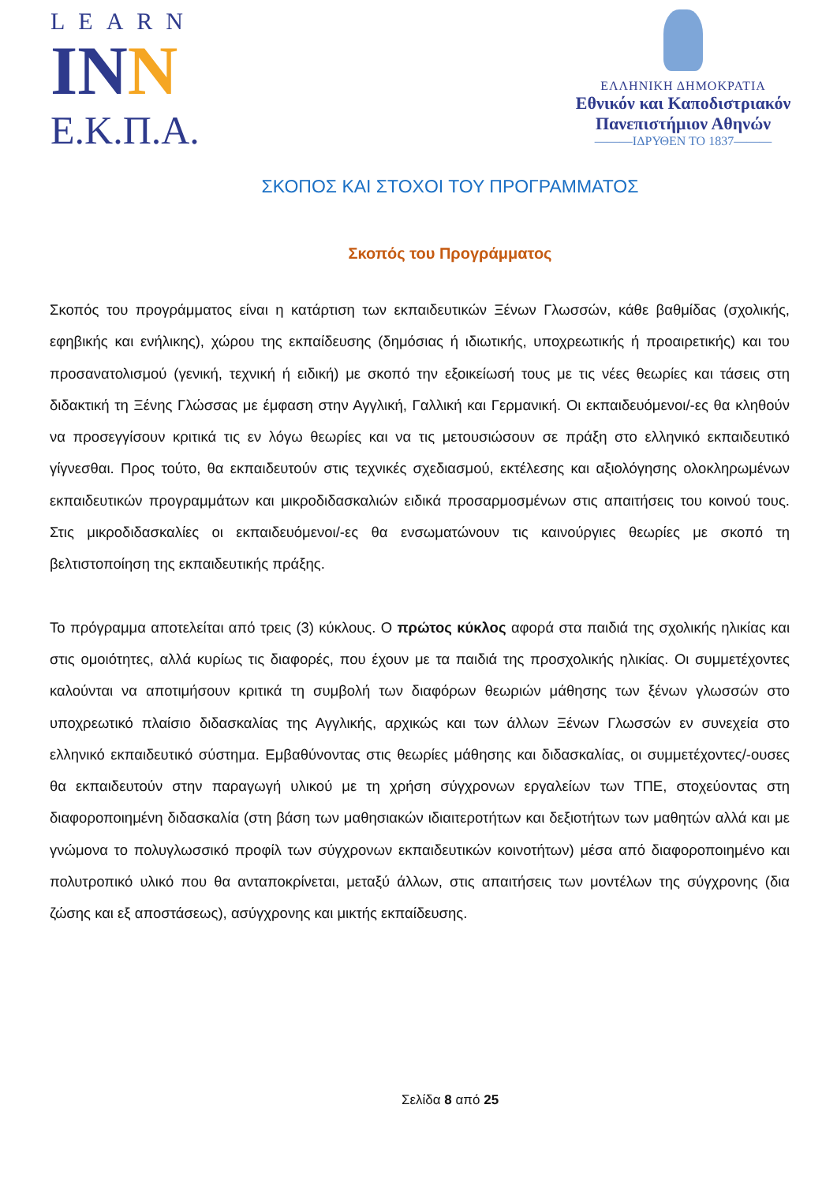LEARN
INN
Ε.Κ.Π.Α.
ΕΛΛΗΝΙΚΗ ΔΗΜΟΚΡΑΤΙΑ
Εθνικόν και Καποδιστριακόν
Πανεπιστήμιον Αθηνών
———ΙΔΡΥΘΕΝ ΤΟ 1837———
ΣΚΟΠΟΣ ΚΑΙ ΣΤΟΧΟΙ ΤΟΥ ΠΡΟΓΡΑΜΜΑΤΟΣ
Σκοπός του Προγράμματος
Σκοπός του προγράμματος είναι η κατάρτιση των εκπαιδευτικών Ξένων Γλωσσών, κάθε βαθμίδας (σχολικής, εφηβικής και ενήλικης), χώρου της εκπαίδευσης (δημόσιας ή ιδιωτικής, υποχρεωτικής ή προαιρετικής) και του προσανατολισμού (γενική, τεχνική ή ειδική) με σκοπό την εξοικείωσή τους με τις νέες θεωρίες και τάσεις στη διδακτική τη Ξένης Γλώσσας με έμφαση στην Αγγλική, Γαλλική και Γερμανική. Οι εκπαιδευόμενοι/-ες θα κληθούν να προσεγγίσουν κριτικά τις εν λόγω θεωρίες και να τις μετουσιώσουν σε πράξη στο ελληνικό εκπαιδευτικό γίγνεσθαι. Προς τούτο, θα εκπαιδευτούν στις τεχνικές σχεδιασμού, εκτέλεσης και αξιολόγησης ολοκληρωμένων εκπαιδευτικών προγραμμάτων και μικροδιδασκαλιών ειδικά προσαρμοσμένων στις απαιτήσεις του κοινού τους. Στις μικροδιδασκαλίες οι εκπαιδευόμενοι/-ες θα ενσωματώνουν τις καινούργιες θεωρίες με σκοπό τη βελτιστοποίηση της εκπαιδευτικής πράξης.
Το πρόγραμμα αποτελείται από τρεις (3) κύκλους. Ο πρώτος κύκλος αφορά στα παιδιά της σχολικής ηλικίας και στις ομοιότητες, αλλά κυρίως τις διαφορές, που έχουν με τα παιδιά της προσχολικής ηλικίας. Οι συμμετέχοντες καλούνται να αποτιμήσουν κριτικά τη συμβολή των διαφόρων θεωριών μάθησης των ξένων γλωσσών στο υποχρεωτικό πλαίσιο διδασκαλίας της Αγγλικής, αρχικώς και των άλλων Ξένων Γλωσσών εν συνεχεία στο ελληνικό εκπαιδευτικό σύστημα. Εμβαθύνοντας στις θεωρίες μάθησης και διδασκαλίας, οι συμμετέχοντες/-ουσες θα εκπαιδευτούν στην παραγωγή υλικού με τη χρήση σύγχρονων εργαλείων των ΤΠΕ, στοχεύοντας στη διαφοροποιημένη διδασκαλία (στη βάση των μαθησιακών ιδιαιτεροτήτων και δεξιοτήτων των μαθητών αλλά και με γνώμονα το πολυγλωσσικό προφίλ των σύγχρονων εκπαιδευτικών κοινοτήτων) μέσα από διαφοροποιημένο και πολυτροπικό υλικό που θα ανταποκρίνεται, μεταξύ άλλων, στις απαιτήσεις των μοντέλων της σύγχρονης (δια ζώσης και εξ αποστάσεως), ασύγχρονης και μικτής εκπαίδευσης.
Σελίδα 8 από 25